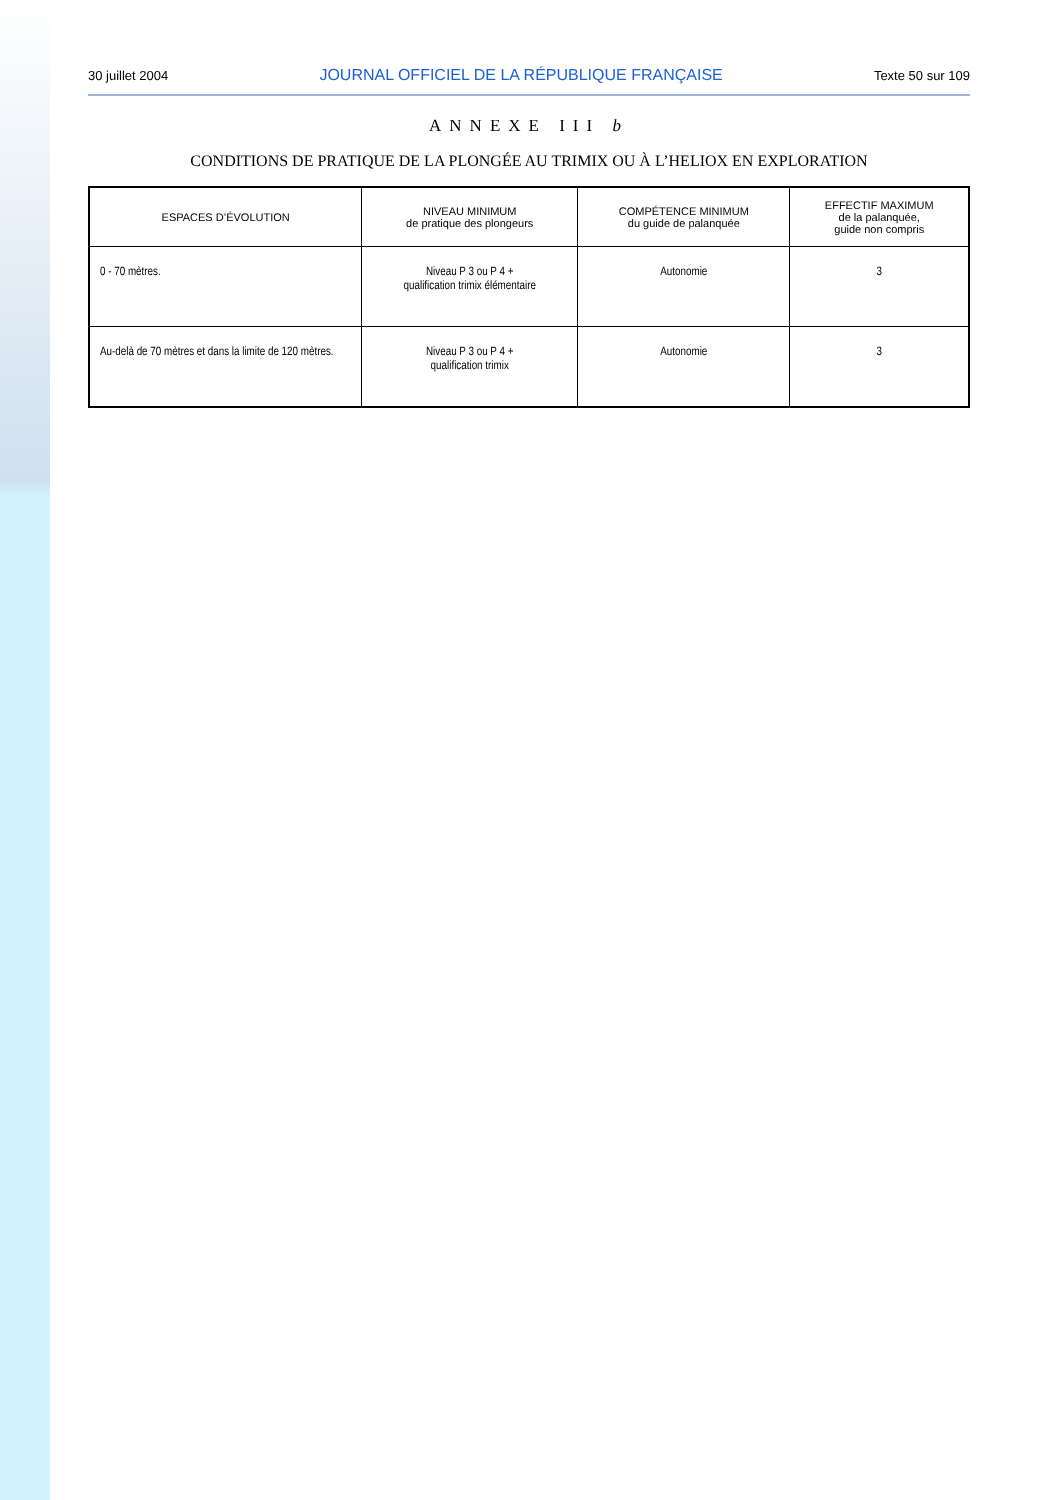30 juillet 2004 JOURNAL OFFICIEL DE LA RÉPUBLIQUE FRANÇAISE Texte 50 sur 109
ANNEXE III b
CONDITIONS DE PRATIQUE DE LA PLONGÉE AU TRIMIX OU À L’HELIOX EN EXPLORATION
| ESPACES D’ÉVOLUTION | NIVEAU MINIMUM de pratique des plongeurs | COMPÉTENCE MINIMUM du guide de palanquée | EFFECTIF MAXIMUM de la palanquée, guide non compris |
| --- | --- | --- | --- |
| 0 - 70 mètres. | Niveau P 3 ou P 4 + qualification trimix élémentaire | Autonomie | 3 |
| Au-delà de 70 mètres et dans la limite de 120 mètres. | Niveau P 3 ou P 4 + qualification trimix | Autonomie | 3 |